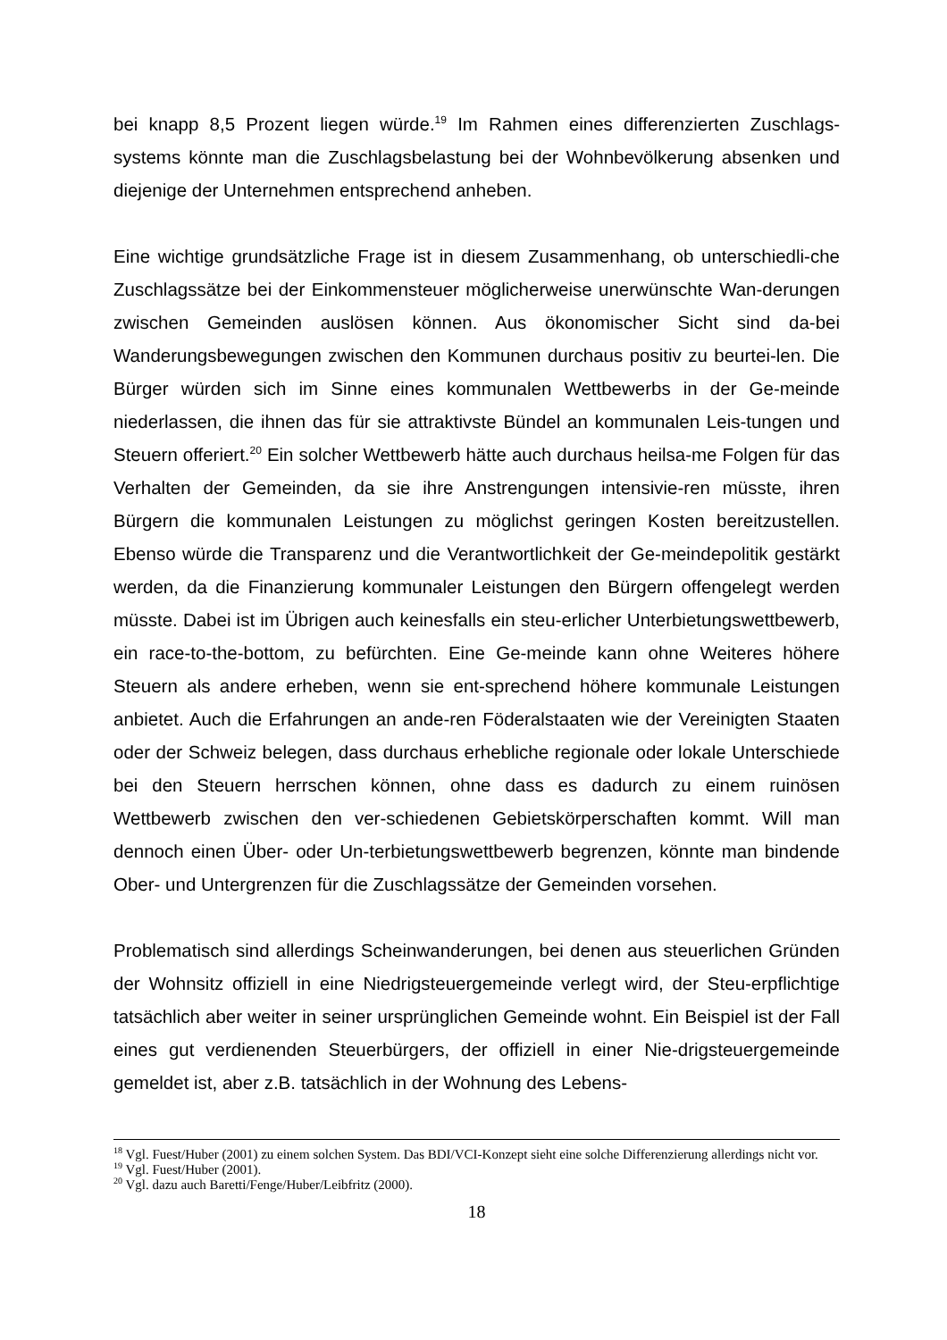bei knapp 8,5 Prozent liegen würde.<sup>19</sup> Im Rahmen eines differenzierten Zuschlags-systems könnte man die Zuschlagsbelastung bei der Wohnbevölkerung absenken und diejenige der Unternehmen entsprechend anheben.
Eine wichtige grundsätzliche Frage ist in diesem Zusammenhang, ob unterschiedli-che Zuschlagssätze bei der Einkommensteuer möglicherweise unerwünschte Wan-derungen zwischen Gemeinden auslösen können. Aus ökonomischer Sicht sind da-bei Wanderungsbewegungen zwischen den Kommunen durchaus positiv zu beurtei-len. Die Bürger würden sich im Sinne eines kommunalen Wettbewerbs in der Ge-meinde niederlassen, die ihnen das für sie attraktivste Bündel an kommunalen Leis-tungen und Steuern offeriert.<sup>20</sup> Ein solcher Wettbewerb hätte auch durchaus heilsa-me Folgen für das Verhalten der Gemeinden, da sie ihre Anstrengungen intensivie-ren müsste, ihren Bürgern die kommunalen Leistungen zu möglichst geringen Kosten bereitzustellen. Ebenso würde die Transparenz und die Verantwortlichkeit der Ge-meindepolitik gestärkt werden, da die Finanzierung kommunaler Leistungen den Bürgern offengelegt werden müsste. Dabei ist im Übrigen auch keinesfalls ein steu-erlicher Unterbietungswettbewerb, ein race-to-the-bottom, zu befürchten. Eine Ge-meinde kann ohne Weiteres höhere Steuern als andere erheben, wenn sie ent-sprechend höhere kommunale Leistungen anbietet. Auch die Erfahrungen an ande-ren Föderalstaaten wie der Vereinigten Staaten oder der Schweiz belegen, dass durchaus erhebliche regionale oder lokale Unterschiede bei den Steuern herrschen können, ohne dass es dadurch zu einem ruinösen Wettbewerb zwischen den ver-schiedenen Gebietskörperschaften kommt. Will man dennoch einen Über- oder Un-terbietungswettbewerb begrenzen, könnte man bindende Ober- und Untergrenzen für die Zuschlagssätze der Gemeinden vorsehen.
Problematisch sind allerdings Scheinwanderungen, bei denen aus steuerlichen Gründen der Wohnsitz offiziell in eine Niedrigsteuergemeinde verlegt wird, der Steu-erpflichtige tatsächlich aber weiter in seiner ursprünglichen Gemeinde wohnt. Ein Beispiel ist der Fall eines gut verdienenden Steuerbürgers, der offiziell in einer Nie-drigsteuergemeinde gemeldet ist, aber z.B. tatsächlich in der Wohnung des Lebens-
<sup>18</sup> Vgl. Fuest/Huber (2001) zu einem solchen System. Das BDI/VCI-Konzept sieht eine solche Differenzierung allerdings nicht vor.
<sup>19</sup> Vgl. Fuest/Huber (2001).
<sup>20</sup> Vgl. dazu auch Baretti/Fenge/Huber/Leibfritz (2000).
18